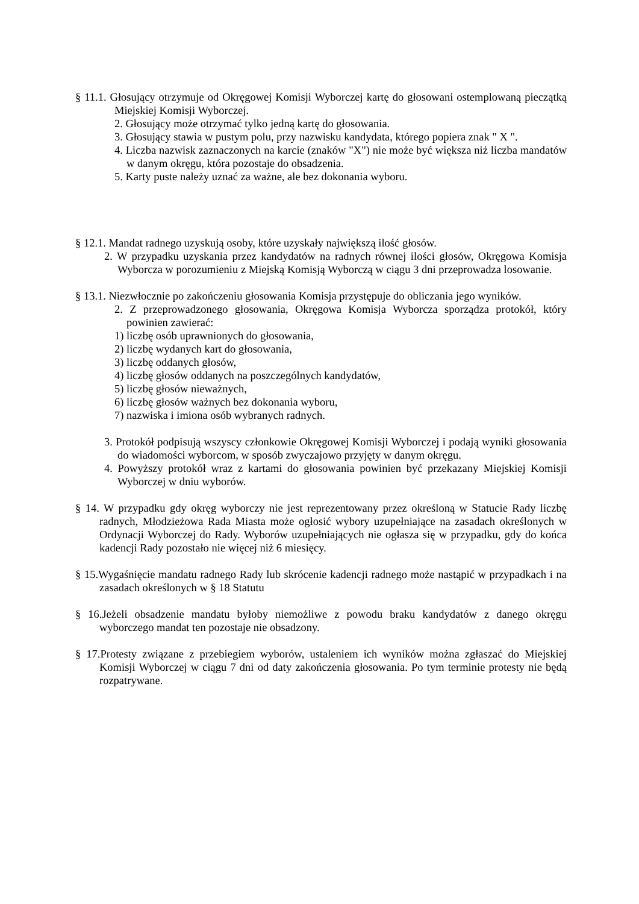§ 11.1. Głosujący otrzymuje od Okręgowej Komisji Wyborczej kartę do głosowani ostemplowaną pieczątką Miejskiej Komisji Wyborczej.
2. Głosujący może otrzymać tylko jedną kartę do głosowania.
3. Głosujący stawia w pustym polu, przy nazwisku kandydata, którego popiera znak " X ".
4. Liczba nazwisk zaznaczonych na karcie (znaków "X") nie może być większa niż liczba mandatów w danym okręgu, która pozostaje do obsadzenia.
5. Karty puste należy uznać za ważne, ale bez dokonania wyboru.
§ 12.1. Mandat radnego uzyskują osoby, które uzyskały największą ilość głosów.
2. W przypadku uzyskania przez kandydatów na radnych równej ilości głosów, Okręgowa Komisja Wyborcza w porozumieniu z Miejską Komisją Wyborczą w ciągu 3 dni przeprowadza losowanie.
§ 13.1. Niezwłocznie po zakończeniu głosowania Komisja przystępuje do obliczania jego wyników.
2. Z przeprowadzonego głosowania, Okręgowa Komisja Wyborcza sporządza protokół, który powinien zawierać:
1) liczbę osób uprawnionych do głosowania,
2) liczbę wydanych kart do głosowania,
3) liczbę oddanych głosów,
4) liczbę głosów oddanych na poszczególnych kandydatów,
5) liczbę głosów nieważnych,
6) liczbę głosów ważnych bez dokonania wyboru,
7) nazwiska i imiona osób wybranych radnych.
3. Protokół podpisują wszyscy członkowie Okręgowej Komisji Wyborczej i podają wyniki głosowania do wiadomości wyborcom, w sposób zwyczajowo przyjęty w danym okręgu.
4. Powyższy protokół wraz z kartami do głosowania powinien być przekazany Miejskiej Komisji Wyborczej w dniu wyborów.
§ 14. W przypadku gdy okręg wyborczy nie jest reprezentowany przez określoną w Statucie Rady liczbę radnych, Młodzieżowa Rada Miasta może ogłosić wybory uzupełniające na zasadach określonych w Ordynacji Wyborczej do Rady. Wyborów uzupełniających nie ogłasza się w przypadku, gdy do końca kadencji Rady pozostało nie więcej niż 6 miesięcy.
§ 15.Wygaśnięcie mandatu radnego Rady lub skrócenie kadencji radnego może nastąpić w przypadkach i na zasadach określonych w § 18 Statutu
§ 16.Jeżeli obsadzenie mandatu byłoby niemożliwe z powodu braku kandydatów z danego okręgu wyborczego mandat ten pozostaje nie obsadzony.
§ 17.Protesty związane z przebiegiem wyborów, ustaleniem ich wyników można zgłaszać do Miejskiej Komisji Wyborczej w ciągu 7 dni od daty zakończenia głosowania. Po tym terminie protesty nie będą rozpatrywane.